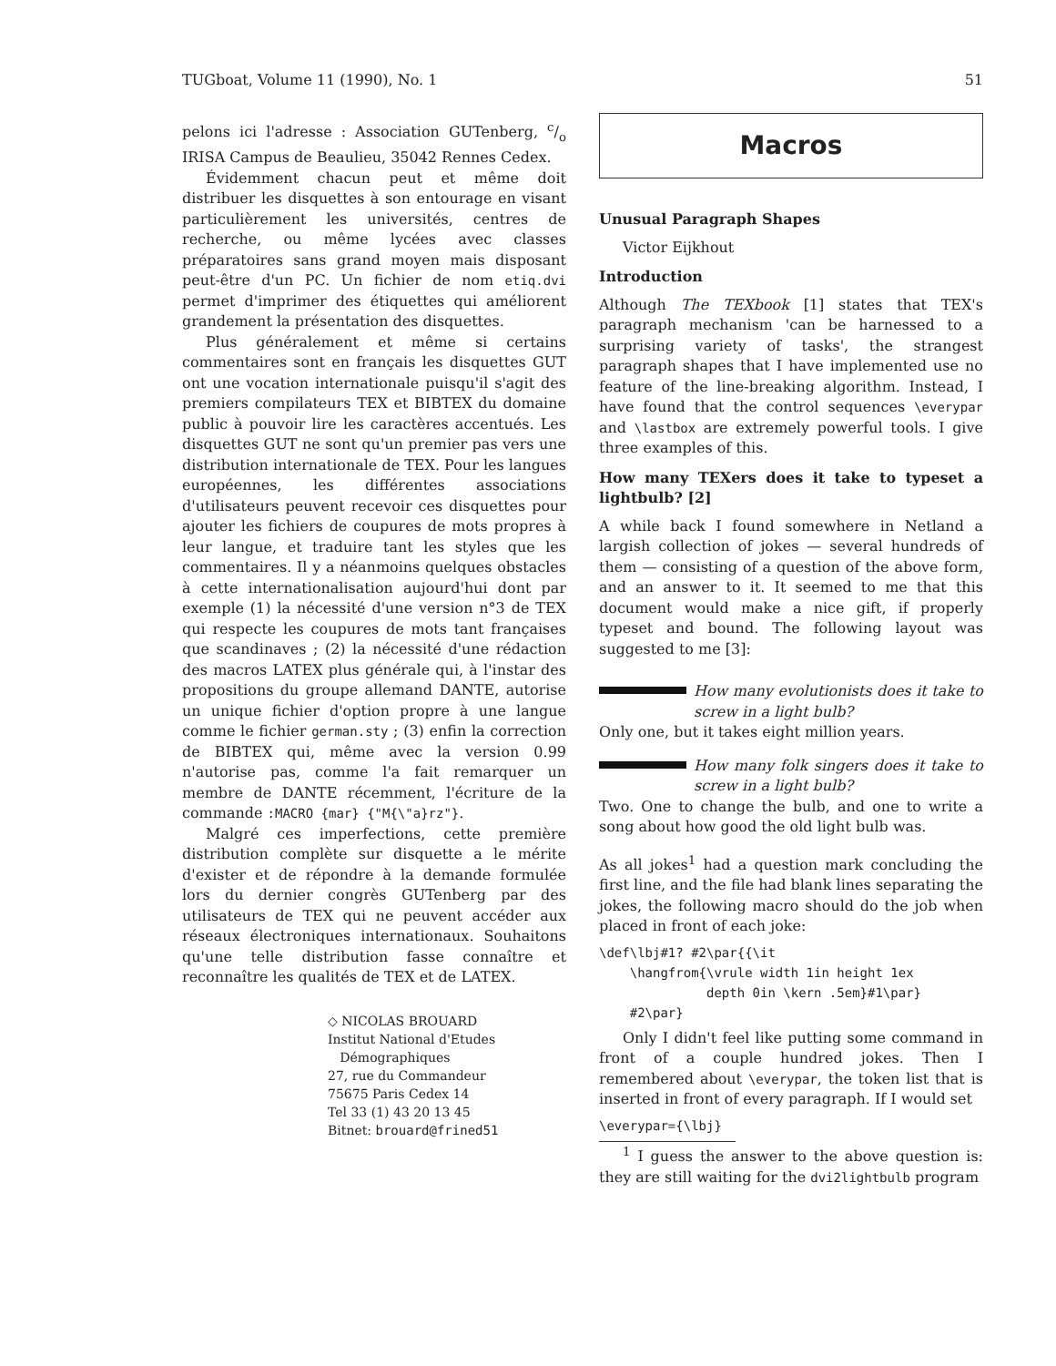TUGboat, Volume 11 (1990), No. 1 51
pelons ici l'adresse : Association GUTenberg, c/o IRISA Campus de Beaulieu, 35042 Rennes Cedex.
Évidemment chacun peut et même doit distribuer les disquettes à son entourage en visant particulièrement les universités, centres de recherche, ou même lycées avec classes préparatoires sans grand moyen mais disposant peut-être d'un PC. Un fichier de nom etiq.dvi permet d'imprimer des étiquettes qui améliorent grandement la présentation des disquettes.
Plus généralement et même si certains commentaires sont en français les disquettes GUT ont une vocation internationale puisqu'il s'agit des premiers compilateurs TEX et BIBTEX du domaine public à pouvoir lire les caractères accentués. Les disquettes GUT ne sont qu'un premier pas vers une distribution internationale de TEX. Pour les langues européennes, les différentes associations d'utilisateurs peuvent recevoir ces disquettes pour ajouter les fichiers de coupures de mots propres à leur langue, et traduire tant les styles que les commentaires. Il y a néanmoins quelques obstacles à cette internationalisation aujourd'hui dont par exemple (1) la nécessité d'une version n°3 de TEX qui respecte les coupures de mots tant françaises que scandinaves ; (2) la nécessité d'une rédaction des macros LATEX plus générale qui, à l'instar des propositions du groupe allemand DANTE, autorise un unique fichier d'option propre à une langue comme le fichier german.sty ; (3) enfin la correction de BIBTEX qui, même avec la version 0.99 n'autorise pas, comme l'a fait remarquer un membre de DANTE récemment, l'écriture de la commande :MACRO {mar} {"M{\"a}rz"}.
Malgré ces imperfections, cette première distribution complète sur disquette a le mérite d'exister et de répondre à la demande formulée lors du dernier congrès GUTenberg par des utilisateurs de TEX qui ne peuvent accéder aux réseaux électroniques internationaux. Souhaitons qu'une telle distribution fasse connaître et reconnaître les qualités de TEX et de LATEX.
◇ NICOLAS BROUARD
Institut National d'Etudes
Démographiques
27, rue du Commandeur
75675 Paris Cedex 14
Tel 33 (1) 43 20 13 45
Bitnet: brouard@frined51
Macros
Unusual Paragraph Shapes
Victor Eijkhout
Introduction
Although The TEXbook [1] states that TEX's paragraph mechanism 'can be harnessed to a surprising variety of tasks', the strangest paragraph shapes that I have implemented use no feature of the line-breaking algorithm. Instead, I have found that the control sequences \everypar and \lastbox are extremely powerful tools. I give three examples of this.
How many TEXers does it take to typeset a lightbulb? [2]
A while back I found somewhere in Netland a largish collection of jokes — several hundreds of them — consisting of a question of the above form, and an answer to it. It seemed to me that this document would make a nice gift, if properly typeset and bound. The following layout was suggested to me [3]:
How many evolutionists does it take to screw in a light bulb?
Only one, but it takes eight million years.
How many folk singers does it take to screw in a light bulb?
Two. One to change the bulb, and one to write a song about how good the old light bulb was.
As all jokes<sup>1</sup> had a question mark concluding the first line, and the file had blank lines separating the jokes, the following macro should do the job when placed in front of each joke:
\def\lbj#1? #2\par{{\it
    \hangfrom{\vrule width 1in height 1ex
              depth 0in \kern .5em}#1\par}
    #2\par}
Only I didn't feel like putting some command in front of a couple hundred jokes. Then I remembered about \everypar, the token list that is inserted in front of every paragraph. If I would set
\everypar={\lbj}
<sup>1</sup> I guess the answer to the above question is: they are still waiting for the dvi2lightbulb program